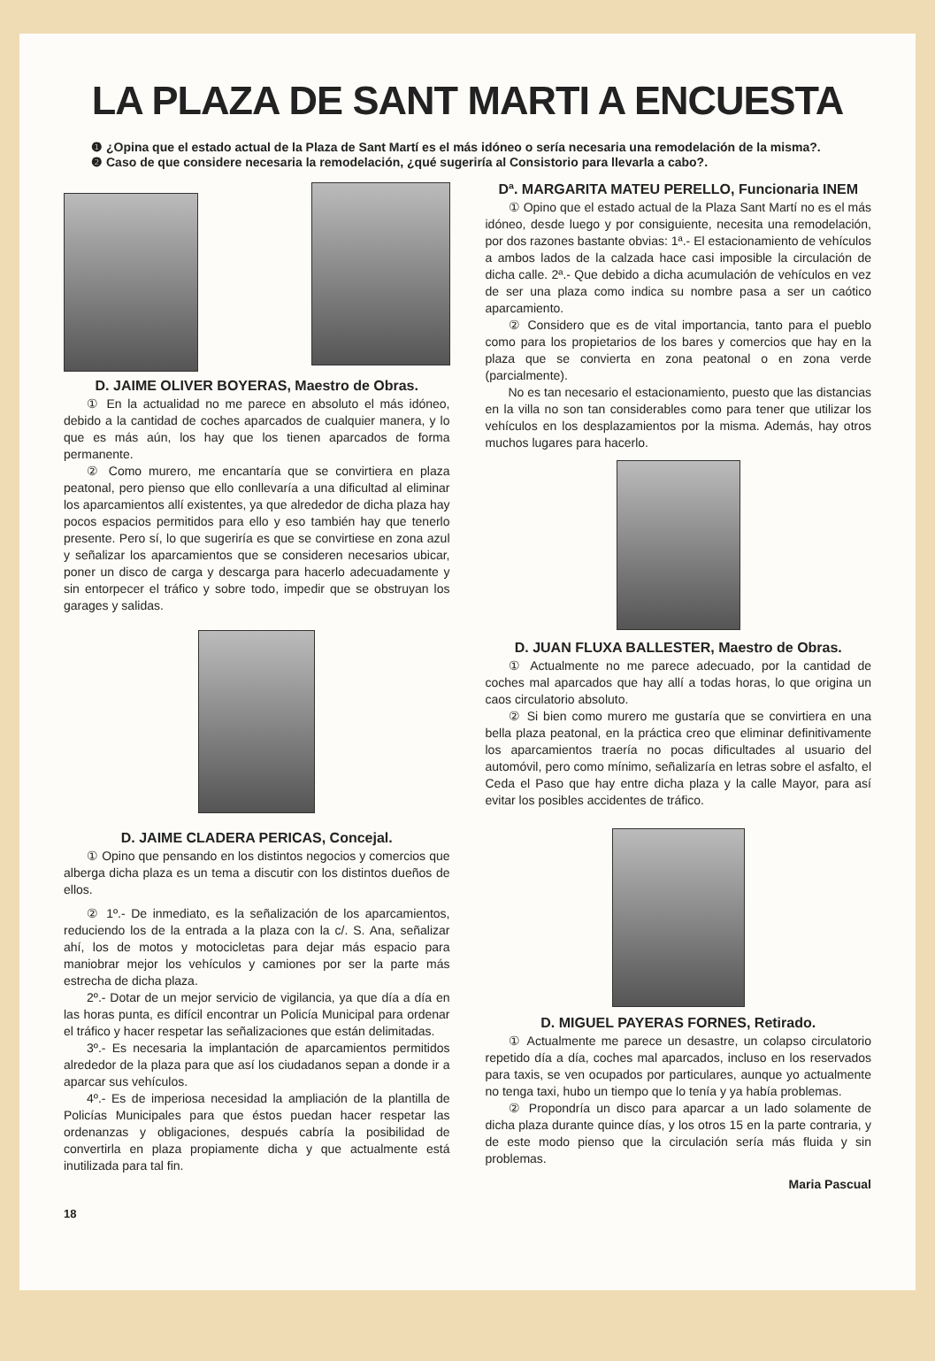LA PLAZA DE SANT MARTI A ENCUESTA
❶ ¿Opina que el estado actual de la Plaza de Sant Martí es el más idóneo o sería necesaria una remodelación de la misma?.
❷ Caso de que considere necesaria la remodelación, ¿qué sugeriría al Consistorio para llevarla a cabo?.
D. JAIME OLIVER BOYERAS, Maestro de Obras.
① En la actualidad no me parece en absoluto el más idóneo, debido a la cantidad de coches aparcados de cualquier manera, y lo que es más aún, los hay que los tienen aparcados de forma permanente.
② Como murero, me encantaría que se convirtiera en plaza peatonal, pero pienso que ello conllevaría a una dificultad al eliminar los aparcamientos allí existentes, ya que alrededor de dicha plaza hay pocos espacios permitidos para ello y eso también hay que tenerlo presente. Pero sí, lo que sugeriría es que se convirtiese en zona azul y señalizar los aparcamientos que se consideren necesarios ubicar, poner un disco de carga y descarga para hacerlo adecuadamente y sin entorpecer el tráfico y sobre todo, impedir que se obstruyan los garages y salidas.
D. JAIME CLADERA PERICAS, Concejal.
① Opino que pensando en los distintos negocios y comercios que alberga dicha plaza es un tema a discutir con los distintos dueños de ellos.
② 1º.- De inmediato, es la señalización de los aparcamientos, reduciendo los de la entrada a la plaza con la c/. S. Ana, señalizar ahí, los de motos y motocicletas para dejar más espacio para maniobrar mejor los vehículos y camiones por ser la parte más estrecha de dicha plaza.
2º.- Dotar de un mejor servicio de vigilancia, ya que día a día en las horas punta, es difícil encontrar un Policía Municipal para ordenar el tráfico y hacer respetar las señalizaciones que están delimitadas.
3º.- Es necesaria la implantación de aparcamientos permitidos alrededor de la plaza para que así los ciudadanos sepan a donde ir a aparcar sus vehículos.
4º.- Es de imperiosa necesidad la ampliación de la plantilla de Policías Municipales para que éstos puedan hacer respetar las ordenanzas y obligaciones, después cabría la posibilidad de convertirla en plaza propiamente dicha y que actualmente está inutilizada para tal fin.
Dª. MARGARITA MATEU PERELLO, Funcionaria INEM
① Opino que el estado actual de la Plaza Sant Martí no es el más idóneo, desde luego y por consiguiente, necesita una remodelación, por dos razones bastante obvias: 1ª.- El estacionamiento de vehículos a ambos lados de la calzada hace casi imposible la circulación de dicha calle. 2ª.- Que debido a dicha acumulación de vehículos en vez de ser una plaza como indica su nombre pasa a ser un caótico aparcamiento.
② Considero que es de vital importancia, tanto para el pueblo como para los propietarios de los bares y comercios que hay en la plaza que se convierta en zona peatonal o en zona verde (parcialmente).
No es tan necesario el estacionamiento, puesto que las distancias en la villa no son tan considerables como para tener que utilizar los vehículos en los desplazamientos por la misma. Además, hay otros muchos lugares para hacerlo.
D. JUAN FLUXA BALLESTER, Maestro de Obras.
① Actualmente no me parece adecuado, por la cantidad de coches mal aparcados que hay allí a todas horas, lo que origina un caos circulatorio absoluto.
② Si bien como murero me gustaría que se convirtiera en una bella plaza peatonal, en la práctica creo que eliminar definitivamente los aparcamientos traería no pocas dificultades al usuario del automóvil, pero como mínimo, señalizaría en letras sobre el asfalto, el Ceda el Paso que hay entre dicha plaza y la calle Mayor, para así evitar los posibles accidentes de tráfico.
D. MIGUEL PAYERAS FORNES, Retirado.
① Actualmente me parece un desastre, un colapso circulatorio repetido día a día, coches mal aparcados, incluso en los reservados para taxis, se ven ocupados por particulares, aunque yo actualmente no tenga taxi, hubo un tiempo que lo tenía y ya había problemas.
② Propondría un disco para aparcar a un lado solamente de dicha plaza durante quince días, y los otros 15 en la parte contraria, y de este modo pienso que la circulación sería más fluida y sin problemas.
Maria Pascual
18